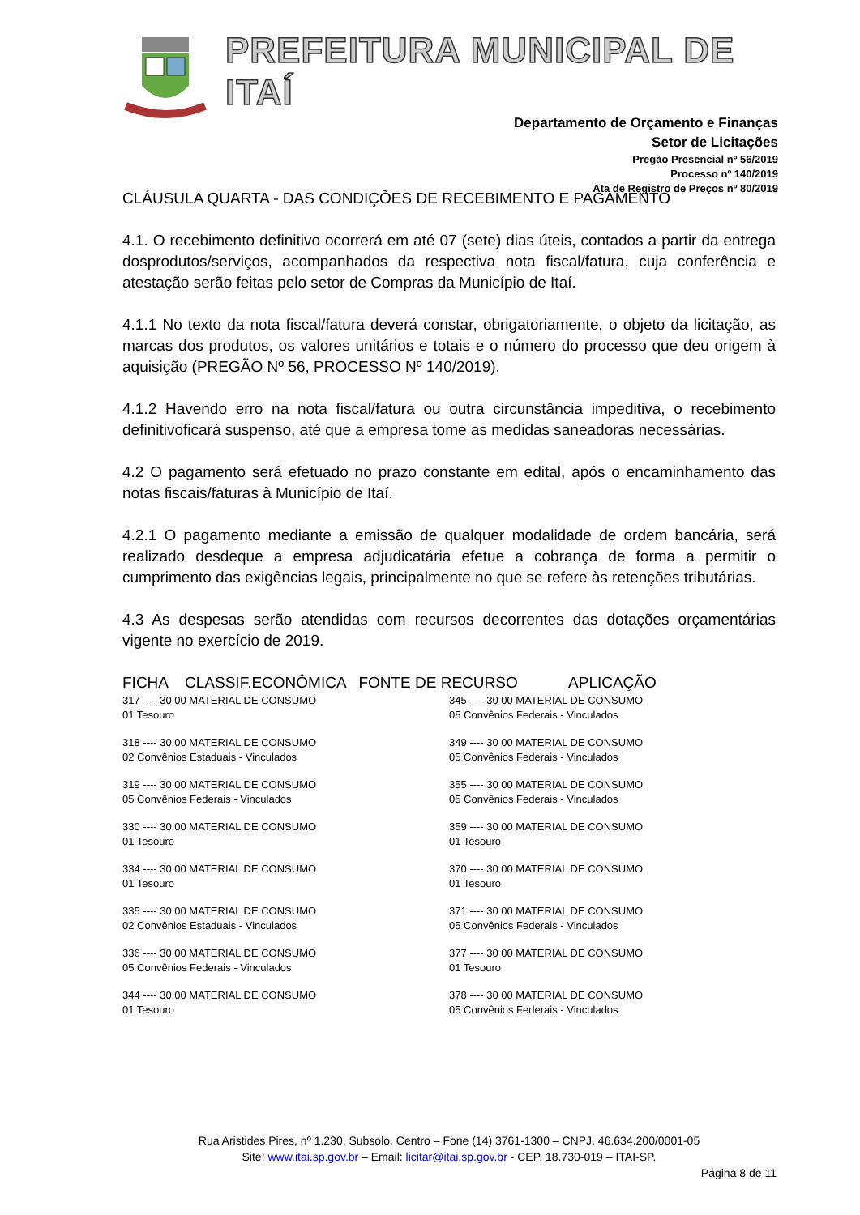PREFEITURA MUNICIPAL DE ITAÍ
Departamento de Orçamento e Finanças
Setor de Licitações
Pregão Presencial nº 56/2019
Processo nº 140/2019
Ata de Registro de Preços nº 80/2019
CLÁUSULA QUARTA - DAS CONDIÇÕES DE RECEBIMENTO E PAGAMENTO
4.1. O recebimento definitivo ocorrerá em até 07 (sete) dias úteis, contados a partir da entrega dosprodutos/serviços, acompanhados da respectiva nota fiscal/fatura, cuja conferência e atestação serão feitas pelo setor de Compras da Município de Itaí.
4.1.1 No texto da nota fiscal/fatura deverá constar, obrigatoriamente, o objeto da licitação, as marcas dos produtos, os valores unitários e totais e o número do processo que deu origem à aquisição (PREGÃO Nº 56, PROCESSO Nº 140/2019).
4.1.2 Havendo erro na nota fiscal/fatura ou outra circunstância impeditiva, o recebimento definitivoficará suspenso, até que a empresa tome as medidas saneadoras necessárias.
4.2 O pagamento será efetuado no prazo constante em edital, após o encaminhamento das notas fiscais/faturas à Município de Itaí.
4.2.1 O pagamento mediante a emissão de qualquer modalidade de ordem bancária, será realizado desdeque a empresa adjudicatária efetue a cobrança de forma a permitir o cumprimento das exigências legais, principalmente no que se refere às retenções tributárias.
4.3 As despesas serão atendidas com recursos decorrentes das dotações orçamentárias vigente no exercício de 2019.
FICHA CLASSIF.ECONÔMICA FONTE DE RECURSO APLICAÇÃO
317 ---- 30 00 MATERIAL DE CONSUMO
01 Tesouro
318 ---- 30 00 MATERIAL DE CONSUMO
02 Convênios Estaduais - Vinculados
319 ---- 30 00 MATERIAL DE CONSUMO
05 Convênios Federais - Vinculados
330 ---- 30 00 MATERIAL DE CONSUMO
01 Tesouro
334 ---- 30 00 MATERIAL DE CONSUMO
01 Tesouro
335 ---- 30 00 MATERIAL DE CONSUMO
02 Convênios Estaduais - Vinculados
336 ---- 30 00 MATERIAL DE CONSUMO
05 Convênios Federais - Vinculados
344 ---- 30 00 MATERIAL DE CONSUMO
01 Tesouro
345 ---- 30 00 MATERIAL DE CONSUMO
05 Convênios Federais - Vinculados
349 ---- 30 00 MATERIAL DE CONSUMO
05 Convênios Federais - Vinculados
355 ---- 30 00 MATERIAL DE CONSUMO
05 Convênios Federais - Vinculados
359 ---- 30 00 MATERIAL DE CONSUMO
01 Tesouro
370 ---- 30 00 MATERIAL DE CONSUMO
01 Tesouro
371 ---- 30 00 MATERIAL DE CONSUMO
05 Convênios Federais - Vinculados
377 ---- 30 00 MATERIAL DE CONSUMO
01 Tesouro
378 ---- 30 00 MATERIAL DE CONSUMO
05 Convênios Federais - Vinculados
Rua Aristides Pires, nº 1.230, Subsolo, Centro – Fone (14) 3761-1300 – CNPJ. 46.634.200/0001-05
Site: www.itai.sp.gov.br – Email: licitar@itai.sp.gov.br - CEP. 18.730-019 – ITAI-SP.
Página 8 de 11